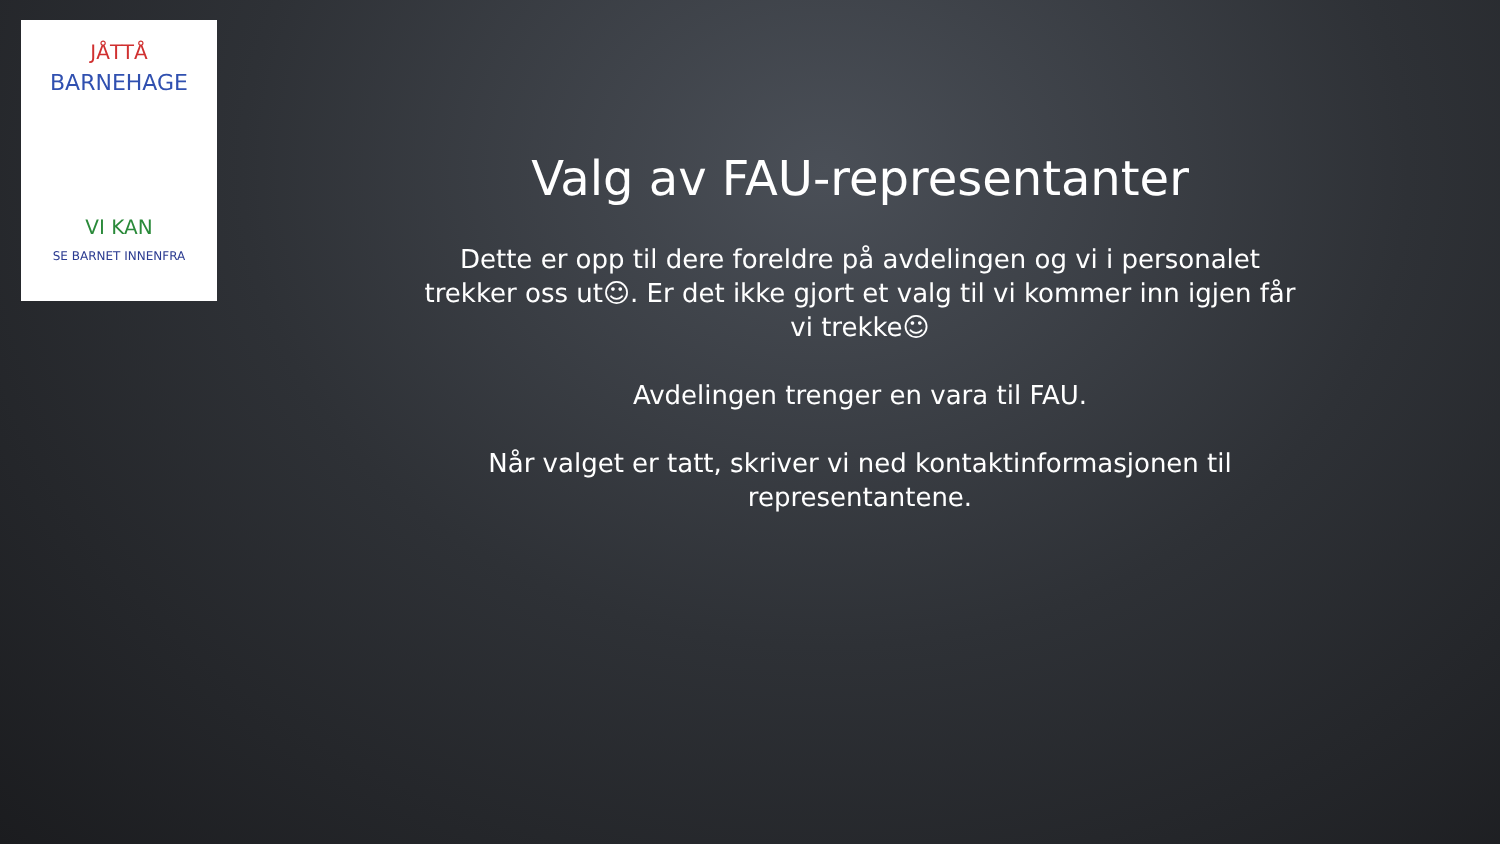JÅTTÅ
BARNEHAGE
VI KAN
SE BARNET INNENFRA
Valg av FAU-representanter
Dette er opp til dere foreldre på avdelingen og vi i personalet trekker oss ut☺. Er det ikke gjort et valg til vi kommer inn igjen får vi trekke☺
Avdelingen trenger en vara til FAU.
Når valget er tatt, skriver vi ned kontaktinformasjonen til representantene.